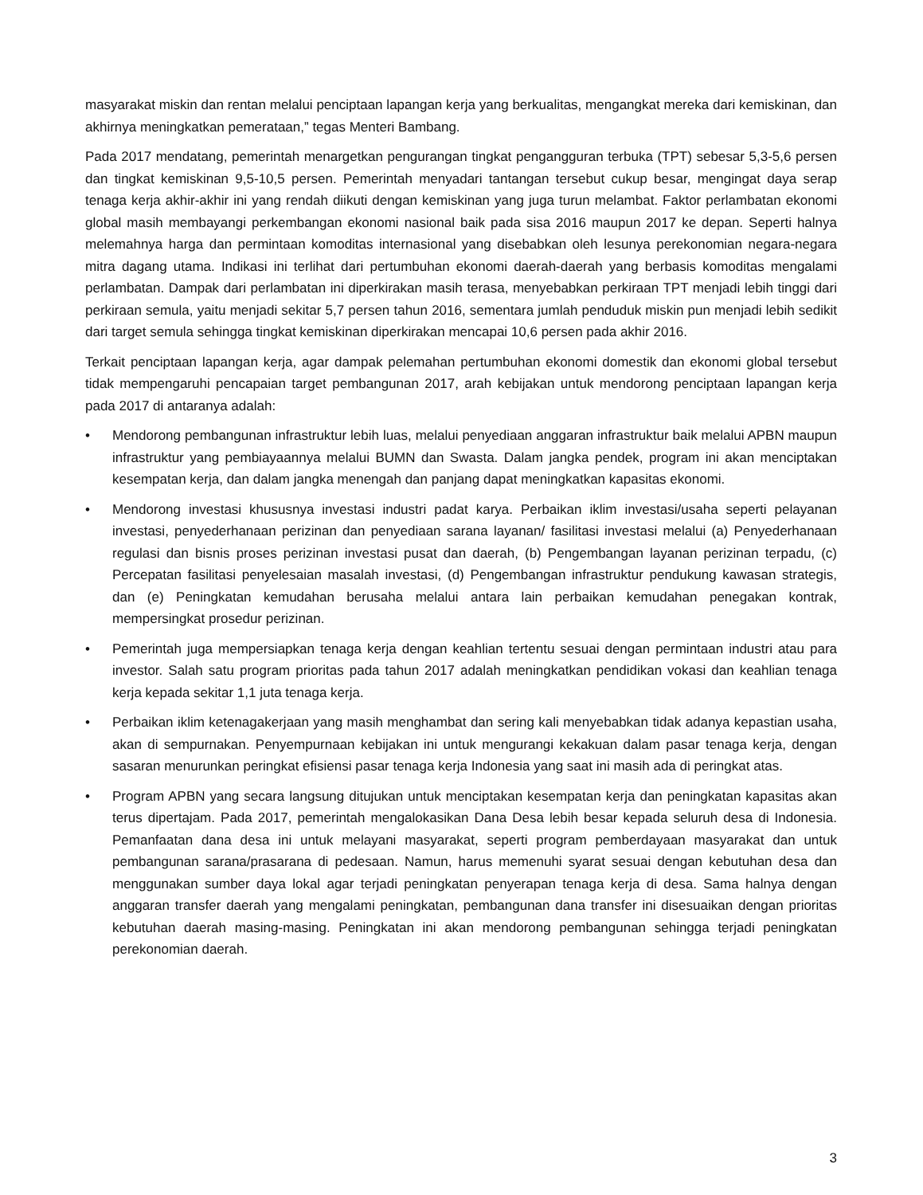masyarakat miskin dan rentan melalui penciptaan lapangan kerja yang berkualitas, mengangkat mereka dari kemiskinan, dan akhirnya meningkatkan pemerataan,” tegas Menteri Bambang.
Pada 2017 mendatang, pemerintah menargetkan pengurangan tingkat pengangguran terbuka (TPT) sebesar 5,3-5,6 persen dan tingkat kemiskinan 9,5-10,5 persen. Pemerintah menyadari tantangan tersebut cukup besar, mengingat daya serap tenaga kerja akhir-akhir ini yang rendah diikuti dengan kemiskinan yang juga turun melambat. Faktor perlambatan ekonomi global masih membayangi perkembangan ekonomi nasional baik pada sisa 2016 maupun 2017 ke depan. Seperti halnya melemahnya harga dan permintaan komoditas internasional yang disebabkan oleh lesunya perekonomian negara-negara mitra dagang utama. Indikasi ini terlihat dari pertumbuhan ekonomi daerah-daerah yang berbasis komoditas mengalami perlambatan. Dampak dari perlambatan ini diperkirakan masih terasa, menyebabkan perkiraan TPT menjadi lebih tinggi dari perkiraan semula, yaitu menjadi sekitar 5,7 persen tahun 2016, sementara jumlah penduduk miskin pun menjadi lebih sedikit dari target semula sehingga tingkat kemiskinan diperkirakan mencapai 10,6 persen pada akhir 2016.
Terkait penciptaan lapangan kerja, agar dampak pelemahan pertumbuhan ekonomi domestik dan ekonomi global tersebut tidak mempengaruhi pencapaian target pembangunan 2017, arah kebijakan untuk mendorong penciptaan lapangan kerja pada 2017 di antaranya adalah:
• Mendorong pembangunan infrastruktur lebih luas, melalui penyediaan anggaran infrastruktur baik melalui APBN maupun infrastruktur yang pembiayaannya melalui BUMN dan Swasta. Dalam jangka pendek, program ini akan menciptakan kesempatan kerja, dan dalam jangka menengah dan panjang dapat meningkatkan kapasitas ekonomi.
• Mendorong investasi khususnya investasi industri padat karya. Perbaikan iklim investasi/usaha seperti pelayanan investasi, penyederhanaan perizinan dan penyediaan sarana layanan/ fasilitasi investasi melalui (a) Penyederhanaan regulasi dan bisnis proses perizinan investasi pusat dan daerah, (b) Pengembangan layanan perizinan terpadu, (c) Percepatan fasilitasi penyelesaian masalah investasi, (d) Pengembangan infrastruktur pendukung kawasan strategis, dan (e) Peningkatan kemudahan berusaha melalui antara lain perbaikan kemudahan penegakan kontrak, mempersingkat prosedur perizinan.
• Pemerintah juga mempersiapkan tenaga kerja dengan keahlian tertentu sesuai dengan permintaan industri atau para investor. Salah satu program prioritas pada tahun 2017 adalah meningkatkan pendidikan vokasi dan keahlian tenaga kerja kepada sekitar 1,1 juta tenaga kerja.
• Perbaikan iklim ketenagakerjaan yang masih menghambat dan sering kali menyebabkan tidak adanya kepastian usaha, akan di sempurnakan. Penyempurnaan kebijakan ini untuk mengurangi kekakuan dalam pasar tenaga kerja, dengan sasaran menurunkan peringkat efisiensi pasar tenaga kerja Indonesia yang saat ini masih ada di peringkat atas.
• Program APBN yang secara langsung ditujukan untuk menciptakan kesempatan kerja dan peningkatan kapasitas akan terus dipertajam. Pada 2017, pemerintah mengalokasikan Dana Desa lebih besar kepada seluruh desa di Indonesia. Pemanfaatan dana desa ini untuk melayani masyarakat, seperti program pemberdayaan masyarakat dan untuk pembangunan sarana/prasarana di pedesaan. Namun, harus memenuhi syarat sesuai dengan kebutuhan desa dan menggunakan sumber daya lokal agar terjadi peningkatan penyerapan tenaga kerja di desa. Sama halnya dengan anggaran transfer daerah yang mengalami peningkatan, pembangunan dana transfer ini disesuaikan dengan prioritas kebutuhan daerah masing-masing. Peningkatan ini akan mendorong pembangunan sehingga terjadi peningkatan perekonomian daerah.
3